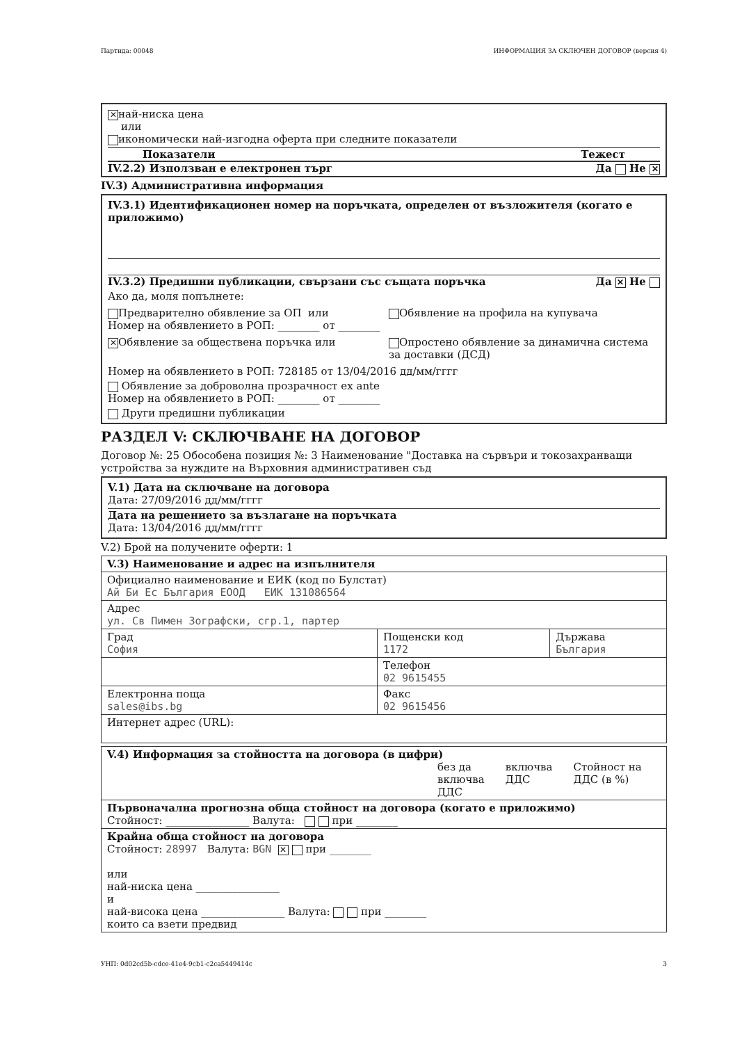Партида: 00048 ИНФОРМАЦИЯ ЗА СКЛЮЧЕН ДОГОВОР (версия 4)
✕ най-ниска цена
или
икономически най-изгодна оферта при следните показатели
Показатели Тежест
IV.2.2) Използван е електронен търг Да Не ✕
IV.3) Административна информация
IV.3.1) Идентификационен номер на поръчката, определен от възложителя (когато е приложимо)
IV.3.2) Предишни публикации, свързани със същата поръчка Да ✕ Не
Ако да, моля попълнете:
Предварително обявление за ОП или
Номер на обявлението в РОП: ________ от ________
Обявление на профила на купувача
✕ Обявление за обществена поръчка или
Опростено обявление за динамична система за доставки (ДСД)
Номер на обявлението в РОП: 728185 от 13/04/2016 дд/мм/гггг
Обявление за доброволна прозрачност ex ante
Номер на обявлението в РОП: ________ от ________
Други предишни публикации
РАЗДЕЛ V: СКЛЮЧВАНЕ НА ДОГОВОР
Договор №: 25 Обособена позиция №: 3 Наименование "Доставка на сървъри и токозахранващи устройства за нуждите на Върховния административен съд
V.1) Дата на сключване на договора
Дата: 27/09/2016 дд/мм/гггг
Дата на решението за възлагане на поръчката
Дата: 13/04/2016 дд/мм/гггг
V.2) Брой на получените оферти: 1
| V.3) Наименование и адрес на изпълнителя | | |
| Официално наименование и ЕИК (код по Булстат) Ай Би Ес България ЕООД ЕИК 131086564 | | |
| Адрес ул. Св Пимен Зографски, сгр.1, партер | | |
| Град София | Пощенски код 1172 | Държава България |
| | Телефон 02 9615455 | |
| Електронна поща sales@ibs.bg | Факс 02 9615456 | |
| Интернет адрес (URL): | | |
| V.4) Информация за стойността на договора (в цифри) без да включва ДДС включва ДДС Стойност на ДДС (в %) |
| Първоначална прогнозна обща стойност на договора (когато е приложимо) Стойност: ________________ Валута: при ________ |
| Крайна обща стойност на договора Стойност: 28997 Валута: BGN ✕ при ________ или най-ниска цена ________________ и най-висока цена ________________ Валута: при ________ които са взети предвид |
УНП: 0d02cd5b-cdce-41e4-9cb1-c2ca5449414c 3